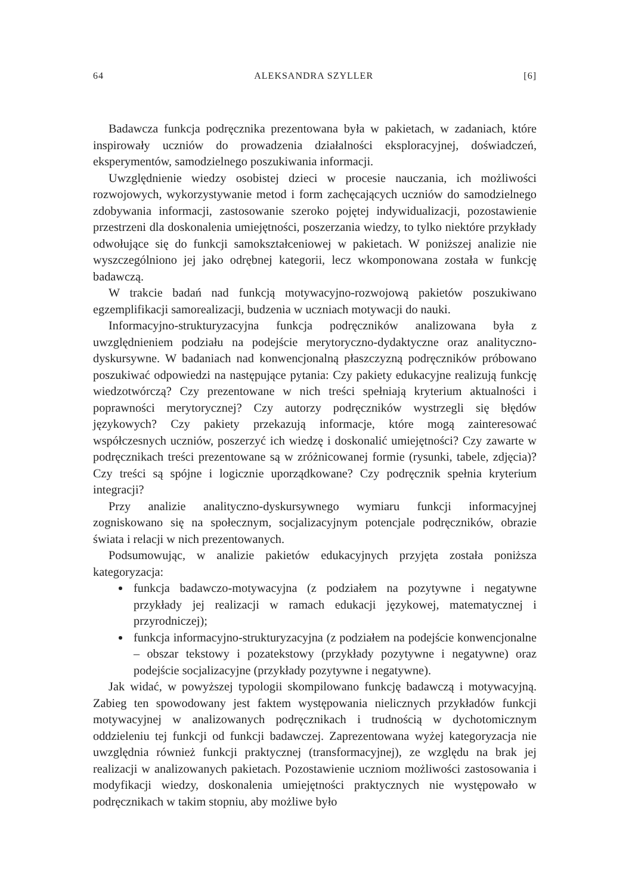64 ALEKSANDRA SZYLLER [6]
Badawcza funkcja podręcznika prezentowana była w pakietach, w zadaniach, które inspirowały uczniów do prowadzenia działalności eksploracyjnej, doświadczeń, eksperymentów, samodzielnego poszukiwania informacji.
Uwzględnienie wiedzy osobistej dzieci w procesie nauczania, ich możliwości rozwojowych, wykorzystywanie metod i form zachęcających uczniów do samodzielnego zdobywania informacji, zastosowanie szeroko pojętej indywidualizacji, pozostawienie przestrzeni dla doskonalenia umiejętności, poszerzania wiedzy, to tylko niektóre przykłady odwołujące się do funkcji samokształceniowej w pakietach. W poniższej analizie nie wyszczególniono jej jako odrębnej kategorii, lecz wkomponowana została w funkcję badawczą.
W trakcie badań nad funkcją motywacyjno-rozwojową pakietów poszukiwano egzemplifikacji samorealizacji, budzenia w uczniach motywacji do nauki.
Informacyjno-strukturyzacyjna funkcja podręczników analizowana była z uwzględnieniem podziału na podejście merytoryczno-dydaktyczne oraz analityczno-dyskursywne. W badaniach nad konwencjonalną płaszczyzną podręczników próbowano poszukiwać odpowiedzi na następujące pytania: Czy pakiety edukacyjne realizują funkcję wiedzotwórczą? Czy prezentowane w nich treści spełniają kryterium aktualności i poprawności merytorycznej? Czy autorzy podręczników wystrzegli się błędów językowych? Czy pakiety przekazują informacje, które mogą zainteresować współczesnych uczniów, poszerzyć ich wiedzę i doskonalić umiejętności? Czy zawarte w podręcznikach treści prezentowane są w zróżnicowanej formie (rysunki, tabele, zdjęcia)? Czy treści są spójne i logicznie uporządkowane? Czy podręcznik spełnia kryterium integracji?
Przy analizie analityczno-dyskursywnego wymiaru funkcji informacyjnej zogniskowano się na społecznym, socjalizacyjnym potencjale podręczników, obrazie świata i relacji w nich prezentowanych.
Podsumowując, w analizie pakietów edukacyjnych przyjęta została poniższa kategoryzacja:
funkcja badawczo-motywacyjna (z podziałem na pozytywne i negatywne przykłady jej realizacji w ramach edukacji językowej, matematycznej i przyrodniczej);
funkcja informacyjno-strukturyzacyjna (z podziałem na podejście konwencjonalne – obszar tekstowy i pozatekstowy (przykłady pozytywne i negatywne) oraz podejście socjalizacyjne (przykłady pozytywne i negatywne).
Jak widać, w powyższej typologii skompilowano funkcję badawczą i motywacyjną. Zabieg ten spowodowany jest faktem występowania nielicznych przykładów funkcji motywacyjnej w analizowanych podręcznikach i trudnością w dychotomicznym oddzieleniu tej funkcji od funkcji badawczej. Zaprezentowana wyżej kategoryzacja nie uwzględnia również funkcji praktycznej (transformacyjnej), ze względu na brak jej realizacji w analizowanych pakietach. Pozostawienie uczniom możliwości zastosowania i modyfikacji wiedzy, doskonalenia umiejętności praktycznych nie występowało w podręcznikach w takim stopniu, aby możliwe było